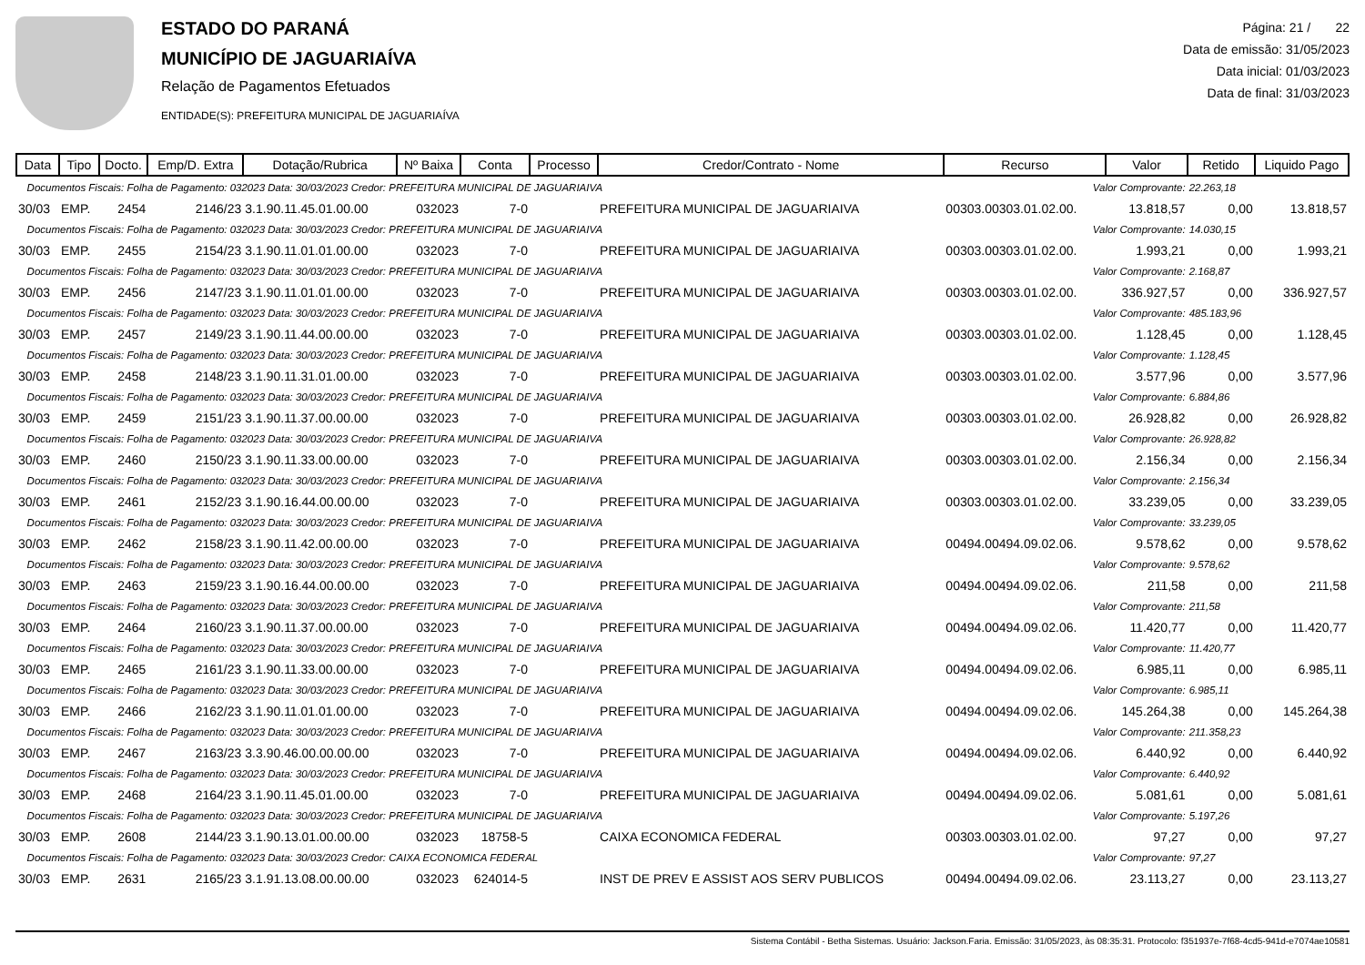ESTADO DO PARANÁ
MUNICÍPIO DE JAGUARIAÍVA
Relação de Pagamentos Efetuados
ENTIDADE(S): PREFEITURA MUNICIPAL DE JAGUARIAÍVA
Página: 21 / 22
Data de emissão: 31/05/2023
Data inicial: 01/03/2023
Data de final: 31/03/2023
| Data | Tipo | Docto. | Emp/D. Extra | Dotação/Rubrica | Nº Baixa | Conta | Processo | Credor/Contrato - Nome | Recurso | Valor | Retido | Liquido Pago |
| --- | --- | --- | --- | --- | --- | --- | --- | --- | --- | --- | --- | --- |
| Documentos Fiscais: Folha de Pagamento: 032023 Data: 30/03/2023 Credor: PREFEITURA MUNICIPAL DE JAGUARIAIVA | | | | | | | | | Valor Comprovante: | | 22.263,18 | |
| 30/03 | EMP. | 2454 | 2146/23 | 3.1.90.11.45.01.00.00 | 032023 | 7-0 | | PREFEITURA MUNICIPAL DE JAGUARIAIVA | 00303.00303.01.02.00. | 13.818,57 | 0,00 | 13.818,57 |
| Documentos Fiscais: Folha de Pagamento: 032023 Data: 30/03/2023 Credor: PREFEITURA MUNICIPAL DE JAGUARIAIVA | | | | | | | | | Valor Comprovante: | | 14.030,15 | |
| 30/03 | EMP. | 2455 | 2154/23 | 3.1.90.11.01.01.00.00 | 032023 | 7-0 | | PREFEITURA MUNICIPAL DE JAGUARIAIVA | 00303.00303.01.02.00. | 1.993,21 | 0,00 | 1.993,21 |
| Documentos Fiscais: Folha de Pagamento: 032023 Data: 30/03/2023 Credor: PREFEITURA MUNICIPAL DE JAGUARIAIVA | | | | | | | | | Valor Comprovante: | | 2.168,87 | |
| 30/03 | EMP. | 2456 | 2147/23 | 3.1.90.11.01.01.00.00 | 032023 | 7-0 | | PREFEITURA MUNICIPAL DE JAGUARIAIVA | 00303.00303.01.02.00. | 336.927,57 | 0,00 | 336.927,57 |
| Documentos Fiscais: Folha de Pagamento: 032023 Data: 30/03/2023 Credor: PREFEITURA MUNICIPAL DE JAGUARIAIVA | | | | | | | | | Valor Comprovante: | | 485.183,96 | |
| 30/03 | EMP. | 2457 | 2149/23 | 3.1.90.11.44.00.00.00 | 032023 | 7-0 | | PREFEITURA MUNICIPAL DE JAGUARIAIVA | 00303.00303.01.02.00. | 1.128,45 | 0,00 | 1.128,45 |
| Documentos Fiscais: Folha de Pagamento: 032023 Data: 30/03/2023 Credor: PREFEITURA MUNICIPAL DE JAGUARIAIVA | | | | | | | | | Valor Comprovante: | | 1.128,45 | |
| 30/03 | EMP. | 2458 | 2148/23 | 3.1.90.11.31.01.00.00 | 032023 | 7-0 | | PREFEITURA MUNICIPAL DE JAGUARIAIVA | 00303.00303.01.02.00. | 3.577,96 | 0,00 | 3.577,96 |
| Documentos Fiscais: Folha de Pagamento: 032023 Data: 30/03/2023 Credor: PREFEITURA MUNICIPAL DE JAGUARIAIVA | | | | | | | | | Valor Comprovante: | | 6.884,86 | |
| 30/03 | EMP. | 2459 | 2151/23 | 3.1.90.11.37.00.00.00 | 032023 | 7-0 | | PREFEITURA MUNICIPAL DE JAGUARIAIVA | 00303.00303.01.02.00. | 26.928,82 | 0,00 | 26.928,82 |
| Documentos Fiscais: Folha de Pagamento: 032023 Data: 30/03/2023 Credor: PREFEITURA MUNICIPAL DE JAGUARIAIVA | | | | | | | | | Valor Comprovante: | | 26.928,82 | |
| 30/03 | EMP. | 2460 | 2150/23 | 3.1.90.11.33.00.00.00 | 032023 | 7-0 | | PREFEITURA MUNICIPAL DE JAGUARIAIVA | 00303.00303.01.02.00. | 2.156,34 | 0,00 | 2.156,34 |
| Documentos Fiscais: Folha de Pagamento: 032023 Data: 30/03/2023 Credor: PREFEITURA MUNICIPAL DE JAGUARIAIVA | | | | | | | | | Valor Comprovante: | | 2.156,34 | |
| 30/03 | EMP. | 2461 | 2152/23 | 3.1.90.16.44.00.00.00 | 032023 | 7-0 | | PREFEITURA MUNICIPAL DE JAGUARIAIVA | 00303.00303.01.02.00. | 33.239,05 | 0,00 | 33.239,05 |
| Documentos Fiscais: Folha de Pagamento: 032023 Data: 30/03/2023 Credor: PREFEITURA MUNICIPAL DE JAGUARIAIVA | | | | | | | | | Valor Comprovante: | | 33.239,05 | |
| 30/03 | EMP. | 2462 | 2158/23 | 3.1.90.11.42.00.00.00 | 032023 | 7-0 | | PREFEITURA MUNICIPAL DE JAGUARIAIVA | 00494.00494.09.02.06. | 9.578,62 | 0,00 | 9.578,62 |
| Documentos Fiscais: Folha de Pagamento: 032023 Data: 30/03/2023 Credor: PREFEITURA MUNICIPAL DE JAGUARIAIVA | | | | | | | | | Valor Comprovante: | | 9.578,62 | |
| 30/03 | EMP. | 2463 | 2159/23 | 3.1.90.16.44.00.00.00 | 032023 | 7-0 | | PREFEITURA MUNICIPAL DE JAGUARIAIVA | 00494.00494.09.02.06. | 211,58 | 0,00 | 211,58 |
| Documentos Fiscais: Folha de Pagamento: 032023 Data: 30/03/2023 Credor: PREFEITURA MUNICIPAL DE JAGUARIAIVA | | | | | | | | | Valor Comprovante: | | 211,58 | |
| 30/03 | EMP. | 2464 | 2160/23 | 3.1.90.11.37.00.00.00 | 032023 | 7-0 | | PREFEITURA MUNICIPAL DE JAGUARIAIVA | 00494.00494.09.02.06. | 11.420,77 | 0,00 | 11.420,77 |
| Documentos Fiscais: Folha de Pagamento: 032023 Data: 30/03/2023 Credor: PREFEITURA MUNICIPAL DE JAGUARIAIVA | | | | | | | | | Valor Comprovante: | | 11.420,77 | |
| 30/03 | EMP. | 2465 | 2161/23 | 3.1.90.11.33.00.00.00 | 032023 | 7-0 | | PREFEITURA MUNICIPAL DE JAGUARIAIVA | 00494.00494.09.02.06. | 6.985,11 | 0,00 | 6.985,11 |
| Documentos Fiscais: Folha de Pagamento: 032023 Data: 30/03/2023 Credor: PREFEITURA MUNICIPAL DE JAGUARIAIVA | | | | | | | | | Valor Comprovante: | | 6.985,11 | |
| 30/03 | EMP. | 2466 | 2162/23 | 3.1.90.11.01.01.00.00 | 032023 | 7-0 | | PREFEITURA MUNICIPAL DE JAGUARIAIVA | 00494.00494.09.02.06. | 145.264,38 | 0,00 | 145.264,38 |
| Documentos Fiscais: Folha de Pagamento: 032023 Data: 30/03/2023 Credor: PREFEITURA MUNICIPAL DE JAGUARIAIVA | | | | | | | | | Valor Comprovante: | | 211.358,23 | |
| 30/03 | EMP. | 2467 | 2163/23 | 3.3.90.46.00.00.00.00 | 032023 | 7-0 | | PREFEITURA MUNICIPAL DE JAGUARIAIVA | 00494.00494.09.02.06. | 6.440,92 | 0,00 | 6.440,92 |
| Documentos Fiscais: Folha de Pagamento: 032023 Data: 30/03/2023 Credor: PREFEITURA MUNICIPAL DE JAGUARIAIVA | | | | | | | | | Valor Comprovante: | | 6.440,92 | |
| 30/03 | EMP. | 2468 | 2164/23 | 3.1.90.11.45.01.00.00 | 032023 | 7-0 | | PREFEITURA MUNICIPAL DE JAGUARIAIVA | 00494.00494.09.02.06. | 5.081,61 | 0,00 | 5.081,61 |
| Documentos Fiscais: Folha de Pagamento: 032023 Data: 30/03/2023 Credor: PREFEITURA MUNICIPAL DE JAGUARIAIVA | | | | | | | | | Valor Comprovante: | | 5.197,26 | |
| 30/03 | EMP. | 2608 | 2144/23 | 3.1.90.13.01.00.00.00 | 032023 | 18758-5 | | CAIXA ECONOMICA FEDERAL | 00303.00303.01.02.00. | 97,27 | 0,00 | 97,27 |
| Documentos Fiscais: Folha de Pagamento: 032023 Data: 30/03/2023 Credor: CAIXA ECONOMICA FEDERAL | | | | | | | | | Valor Comprovante: | | 97,27 | |
| 30/03 | EMP. | 2631 | 2165/23 | 3.1.91.13.08.00.00.00 | 032023 | 624014-5 | | INST DE PREV E ASSIST AOS SERV PUBLICOS | 00494.00494.09.02.06. | 23.113,27 | 0,00 | 23.113,27 |
Sistema Contábil - Betha Sistemas. Usuário: Jackson.Faria. Emissão: 31/05/2023, às 08:35:31. Protocolo: f351937e-7f68-4cd5-941d-e7074ae10581